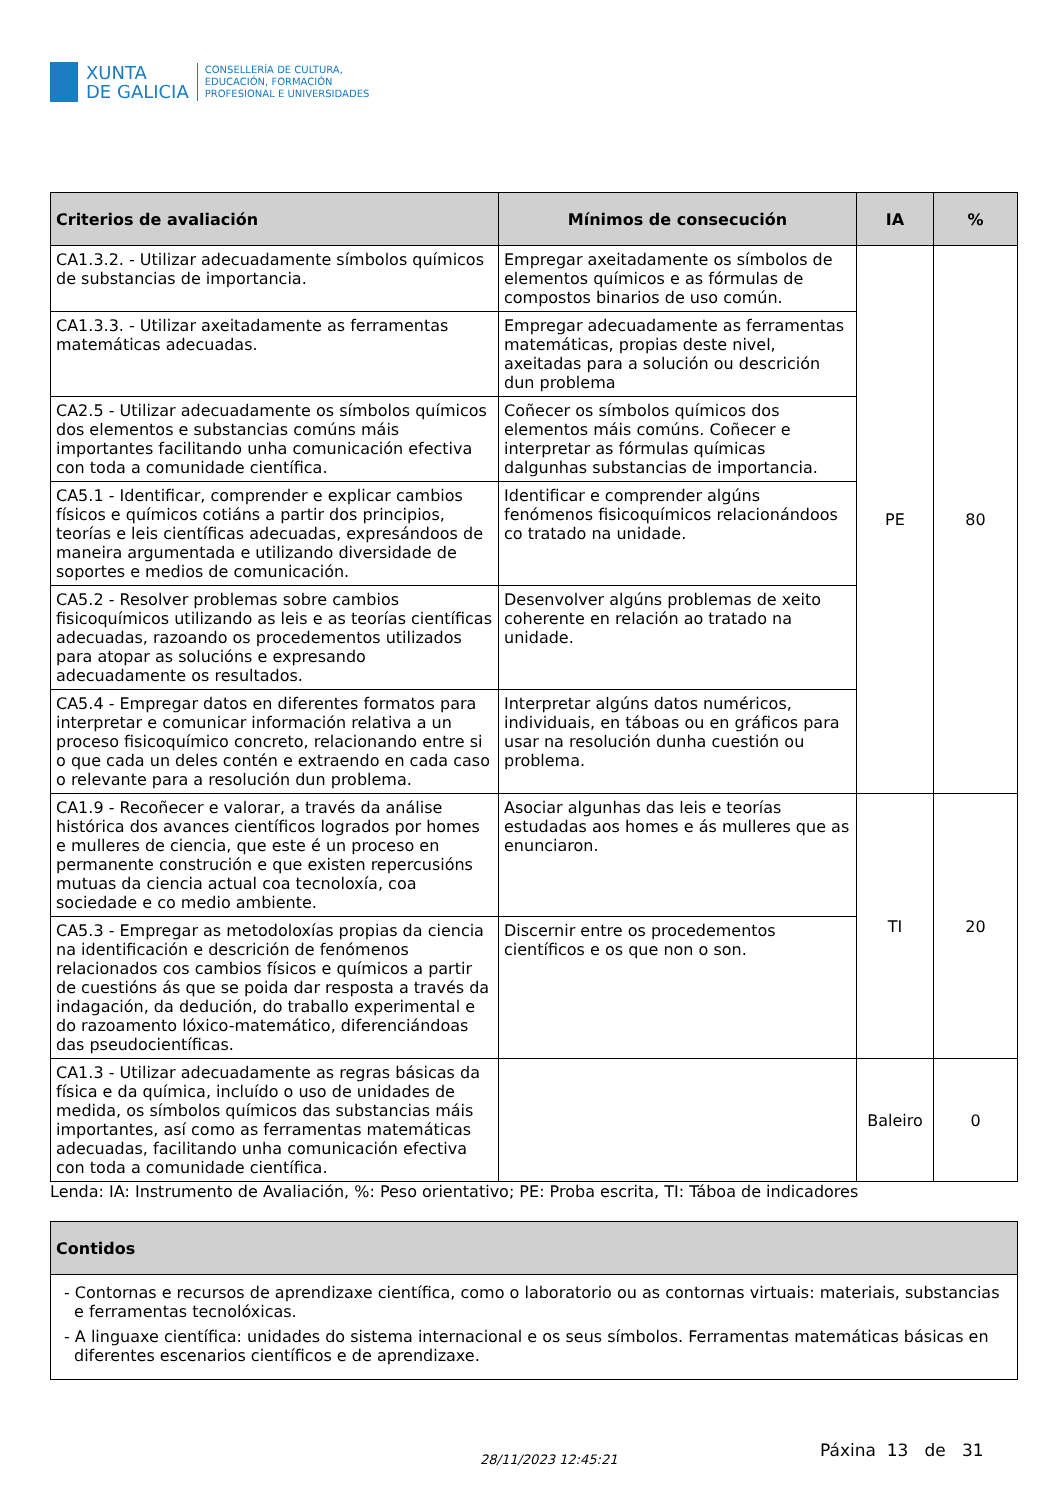XUNTA
DE GALICIA
CONSELLERÍA DE CULTURA,
EDUCACIÓN, FORMACIÓN
PROFESIONAL E UNIVERSIDADES
| Criterios de avaliación | Mínimos de consecución | IA | % |
| --- | --- | --- | --- |
| CA1.3.2. - Utilizar adecuadamente símbolos químicos de substancias de importancia. | Empregar axeitadamente os símbolos de elementos químicos e as fórmulas de compostos binarios de uso común. | PE | 80 |
| CA1.3.3. - Utilizar axeitadamente as ferramentas matemáticas adecuadas. | Empregar adecuadamente as ferramentas matemáticas, propias deste nivel, axeitadas para a solución ou descrición dun problema | | |
| CA2.5 - Utilizar adecuadamente os símbolos químicos dos elementos e substancias comúns máis importantes facilitando unha comunicación efectiva con toda a comunidade científica. | Coñecer os símbolos químicos dos elementos máis comúns. Coñecer e interpretar as fórmulas químicas dalgunhas substancias de importancia. | | |
| CA5.1 - Identificar, comprender e explicar cambios físicos e químicos cotiáns a partir dos principios, teorías e leis científicas adecuadas, expresándoos de maneira argumentada e utilizando diversidade de soportes e medios de comunicación. | Identificar e comprender algúns fenómenos fisicoquímicos relacionándoos co tratado na unidade. | | |
| CA5.2 - Resolver problemas sobre cambios fisicoquímicos utilizando as leis e as teorías científicas adecuadas, razoando os procedementos utilizados para atopar as solucións e expresando adecuadamente os resultados. | Desenvolver algúns problemas de xeito coherente en relación ao tratado na unidade. | | |
| CA5.4 - Empregar datos en diferentes formatos para interpretar e comunicar información relativa a un proceso fisicoquímico concreto, relacionando entre si o que cada un deles contén e extraendo en cada caso o relevante para a resolución dun problema. | Interpretar algúns datos numéricos, individuais, en táboas ou en gráficos para usar na resolución dunha cuestión ou problema. | | |
| CA1.9 - Recoñecer e valorar, a través da análise histórica dos avances científicos logrados por homes e mulleres de ciencia, que este é un proceso en permanente construción e que existen repercusións mutuas da ciencia actual coa tecnoloxía, coa sociedade e co medio ambiente. | Asociar algunhas das leis e teorías estudadas aos homes e ás mulleres que as enunciaron. | TI | 20 |
| CA5.3 - Empregar as metodoloxías propias da ciencia na identificación e descrición de fenómenos relacionados cos cambios físicos e químicos a partir de cuestións ás que se poida dar resposta a través da indagación, da dedución, do traballo experimental e do razoamento lóxico-matemático, diferenciándoas das pseudocientíficas. | Discernir entre os procedementos científicos e os que non o son. | | |
| CA1.3 - Utilizar adecuadamente as regras básicas da física e da química, incluído o uso de unidades de medida, os símbolos químicos das substancias máis importantes, así como as ferramentas matemáticas adecuadas, facilitando unha comunicación efectiva con toda a comunidade científica. | | Baleiro | 0 |
Lenda: IA: Instrumento de Avaliación, %: Peso orientativo; PE: Proba escrita, TI: Táboa de indicadores
| Contidos |
| --- |
| - Contornas e recursos de aprendizaxe científica, como o laboratorio ou as contornas virtuais: materiais, substancias e ferramentas tecnolóxicas. - A linguaxe científica: unidades do sistema internacional e os seus símbolos. Ferramentas matemáticas básicas en diferentes escenarios científicos e de aprendizaxe. |
28/11/2023 12:45:21
Páxina 13 de 31